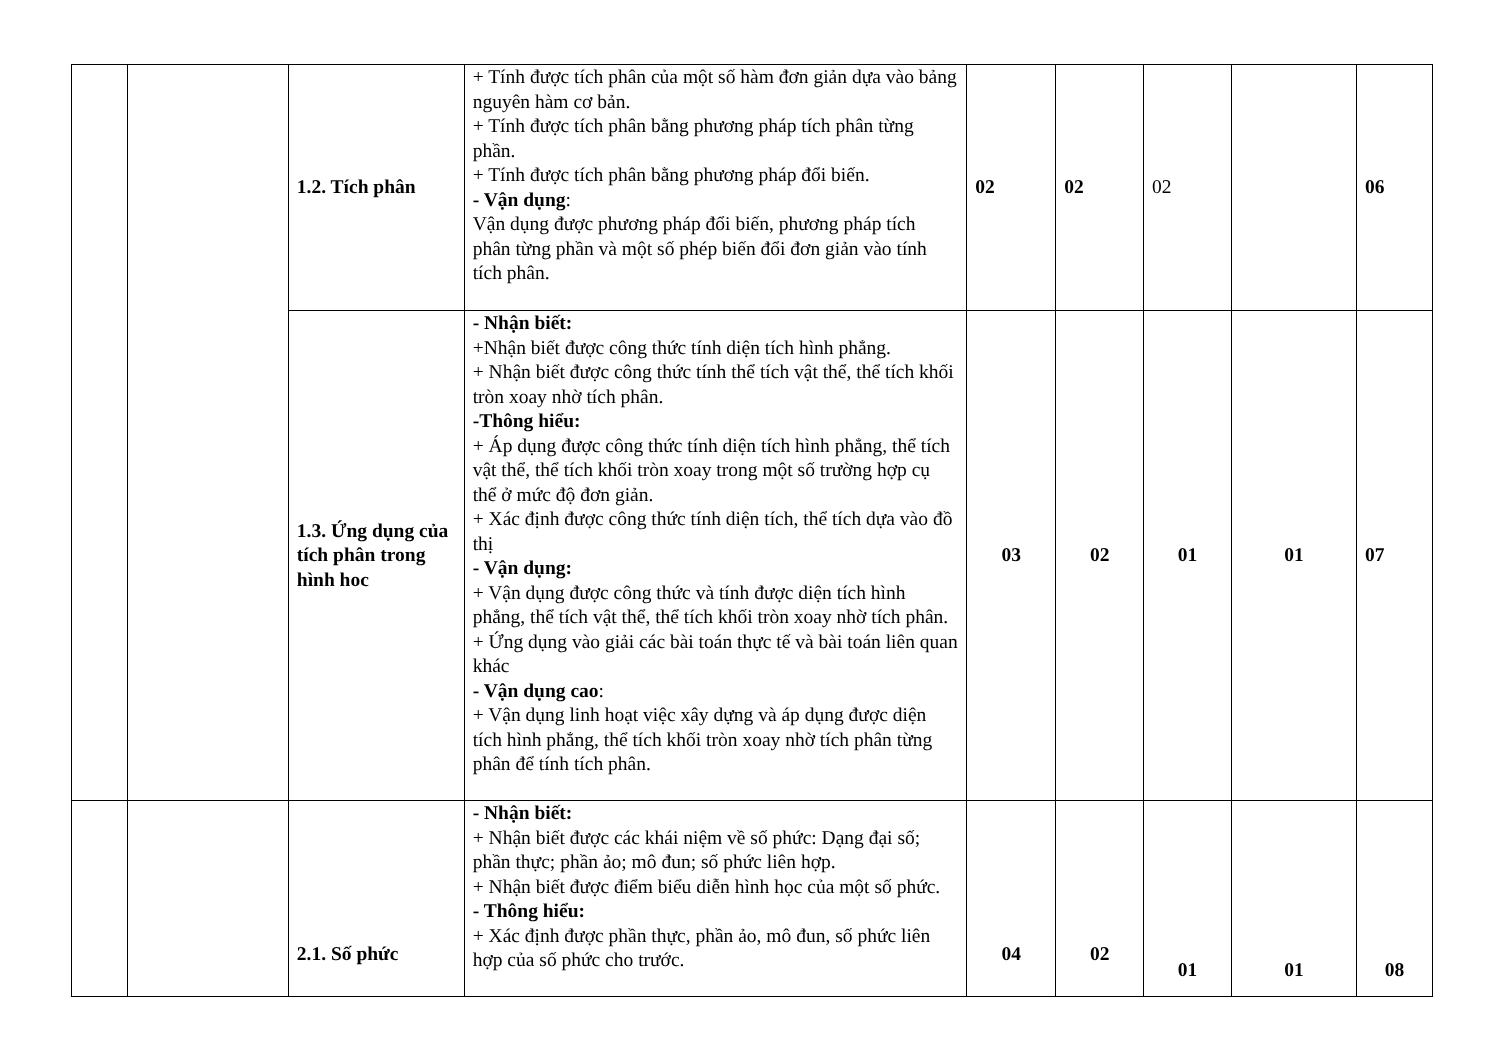| | | 1.2. Tích phân | + Tính được tích phân của một số hàm đơn giản dựa vào bảng nguyên hàm cơ bản. + Tính được tích phân bằng phương pháp tích phân từng phần. + Tính được tích phân bằng phương pháp đổi biến. - Vận dụng : Vận dụng được phương pháp đổi biến, phương pháp tích phân từng phần và một số phép biến đổi đơn giản vào tính tích phân. | 02 | 02 | 02 | | 06 |
| | | 1.3. Ứng dụng của tích phân trong hình hoc | - Nhận biết: +Nhận biết được công thức tính diện tích hình phẳng. + Nhận biết được công thức tính thể tích vật thể, thể tích khối tròn xoay nhờ tích phân. -Thông hiểu: + Áp dụng được công thức tính diện tích hình phẳng, thể tích vật thể, thể tích khối tròn xoay trong một số trường hợp cụ thể ở mức độ đơn giản. + Xác định được công thức tính diện tích, thể tích dựa vào đồ thị - Vận dụng: + Vận dụng được công thức và tính được diện tích hình phẳng, thể tích vật thể, thể tích khối tròn xoay nhờ tích phân. + Ứng dụng vào giải các bài toán thực tế và bài toán liên quan khác - Vận dụng cao : + Vận dụng linh hoạt việc xây dựng và áp dụng được diện tích hình phẳng, thể tích khối tròn xoay nhờ tích phân từng phân để tính tích phân. | 03 | 02 | 01 | 01 | 07 |
| | | 2.1. Số phức | - Nhận biết: + Nhận biết được các khái niệm về số phức: Dạng đại số; phần thực; phần ảo; mô đun; số phức liên hợp. + Nhận biết được điểm biểu diễn hình học của một số phức. - Thông hiểu: + Xác định được phần thực, phần ảo, mô đun, số phức liên hợp của số phức cho trước. | 04 | 02 | 01 | 01 | 08 |